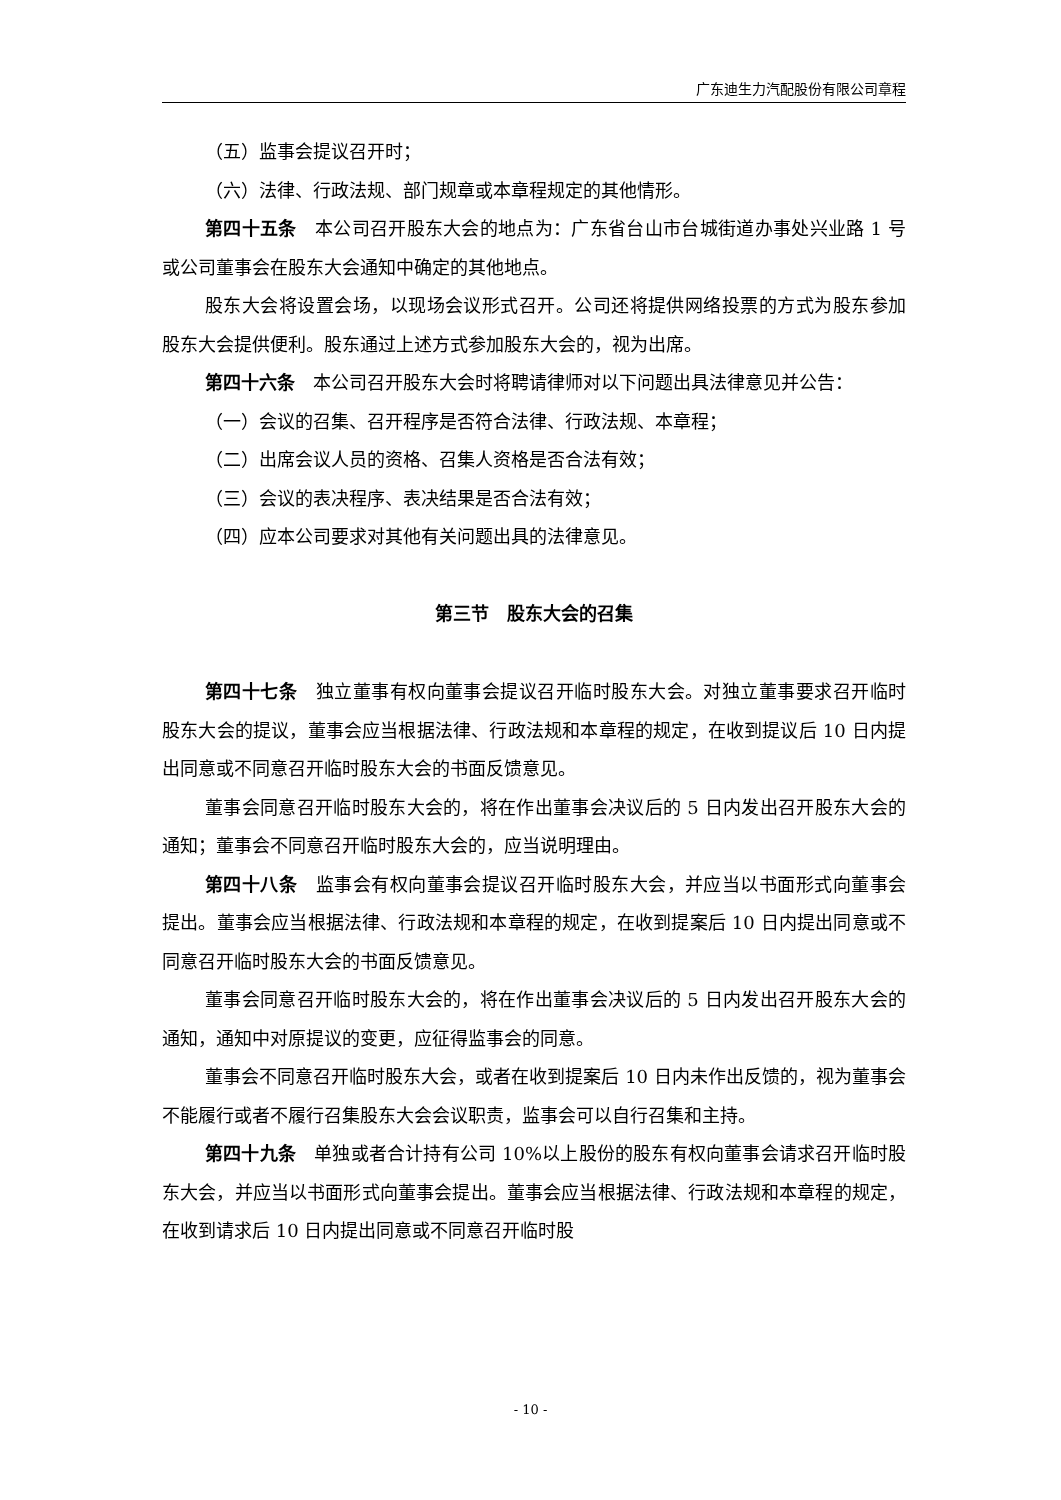广东迪生力汽配股份有限公司章程
（五）监事会提议召开时；
（六）法律、行政法规、部门规章或本章程规定的其他情形。
第四十五条　本公司召开股东大会的地点为：广东省台山市台城街道办事处兴业路 1 号或公司董事会在股东大会通知中确定的其他地点。
股东大会将设置会场，以现场会议形式召开。公司还将提供网络投票的方式为股东参加股东大会提供便利。股东通过上述方式参加股东大会的，视为出席。
第四十六条　本公司召开股东大会时将聘请律师对以下问题出具法律意见并公告：
（一）会议的召集、召开程序是否符合法律、行政法规、本章程；
（二）出席会议人员的资格、召集人资格是否合法有效；
（三）会议的表决程序、表决结果是否合法有效；
（四）应本公司要求对其他有关问题出具的法律意见。
第三节　股东大会的召集
第四十七条　独立董事有权向董事会提议召开临时股东大会。对独立董事要求召开临时股东大会的提议，董事会应当根据法律、行政法规和本章程的规定，在收到提议后 10 日内提出同意或不同意召开临时股东大会的书面反馈意见。
董事会同意召开临时股东大会的，将在作出董事会决议后的 5 日内发出召开股东大会的通知；董事会不同意召开临时股东大会的，应当说明理由。
第四十八条　监事会有权向董事会提议召开临时股东大会，并应当以书面形式向董事会提出。董事会应当根据法律、行政法规和本章程的规定，在收到提案后 10 日内提出同意或不同意召开临时股东大会的书面反馈意见。
董事会同意召开临时股东大会的，将在作出董事会决议后的 5 日内发出召开股东大会的通知，通知中对原提议的变更，应征得监事会的同意。
董事会不同意召开临时股东大会，或者在收到提案后 10 日内未作出反馈的，视为董事会不能履行或者不履行召集股东大会会议职责，监事会可以自行召集和主持。
第四十九条　单独或者合计持有公司 10%以上股份的股东有权向董事会请求召开临时股东大会，并应当以书面形式向董事会提出。董事会应当根据法律、行政法规和本章程的规定，在收到请求后 10 日内提出同意或不同意召开临时股
- 10 -